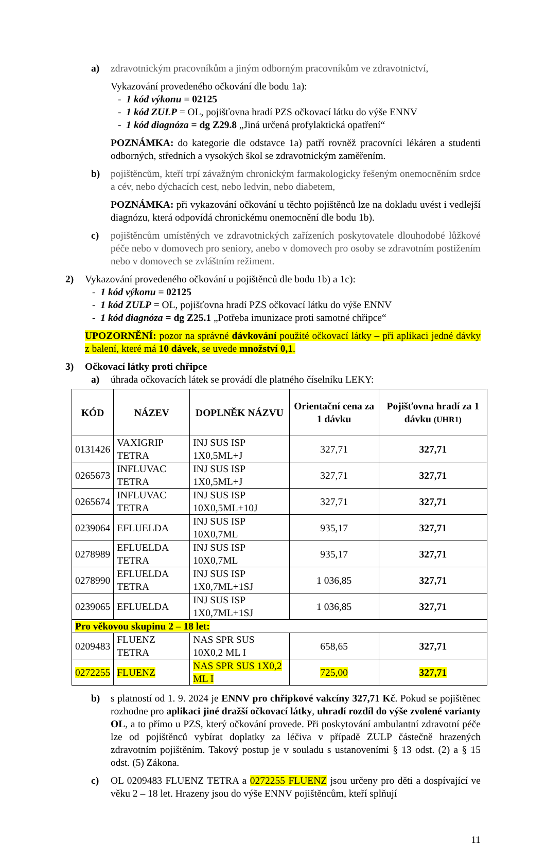a) zdravotnickým pracovníkům a jiným odborným pracovníkům ve zdravotnictví,
Vykazování provedeného očkování dle bodu 1a):
- 1 kód výkonu = 02125
- 1 kód ZULP = OL, pojišťovna hradí PZS očkovací látku do výše ENNV
- 1 kód diagnóza = dg Z29.8 „Jiná určená profylaktická opatření“
POZNÁMKA: do kategorie dle odstavce 1a) patří rovněž pracovníci lékáren a studenti odborných, středních a vysokých škol se zdravotnickým zaměřením.
b) pojištěncům, kteří trpí závažným chronickým farmakologicky řešeným onemocněním srdce a cév, nebo dýchacích cest, nebo ledvin, nebo diabetem,
POZNÁMKA: při vykazování očkování u těchto pojištěnců lze na dokladu uvést i vedlejší diagnózu, která odpovídá chronickému onemocnění dle bodu 1b).
c) pojištěncům umístěných ve zdravotnických zařízeních poskytovatele dlouhodobé lůžkové péče nebo v domovech pro seniory, anebo v domovech pro osoby se zdravotním postižením nebo v domovech se zvláštním režimem.
2) Vykazování provedeného očkování u pojištěnců dle bodu 1b) a 1c):
- 1 kód výkonu = 02125
- 1 kód ZULP = OL, pojišťovna hradí PZS očkovací látku do výše ENNV
- 1 kód diagnóza = dg Z25.1 „Potřeba imunizace proti samotné chřipce“
UPOZORNĚNÍ: pozor na správné dávkování použité očkovací látky – při aplikaci jedné dávky z balení, které má 10 dávek, se uvede množství 0,1.
3) Očkovací látky proti chřipce
a) úhrada očkovacích látek se provádí dle platného číselníku LEKY:
| KÓD | NÁZEV | DOPLNĚK NÁZVU | Orientační cena za 1 dávku | Pojišťovna hradí za 1 dávku (UHR1) |
| --- | --- | --- | --- | --- |
| 0131426 | VAXIGRIP TETRA | INJ SUS ISP 1X0,5ML+J | 327,71 | 327,71 |
| 0265673 | INFLUVAC TETRA | INJ SUS ISP 1X0,5ML+J | 327,71 | 327,71 |
| 0265674 | INFLUVAC TETRA | INJ SUS ISP 10X0,5ML+10J | 327,71 | 327,71 |
| 0239064 | EFLUELDA | INJ SUS ISP 10X0,7ML | 935,17 | 327,71 |
| 0278989 | EFLUELDA TETRA | INJ SUS ISP 10X0,7ML | 935,17 | 327,71 |
| 0278990 | EFLUELDA TETRA | INJ SUS ISP 1X0,7ML+1SJ | 1 036,85 | 327,71 |
| 0239065 | EFLUELDA | INJ SUS ISP 1X0,7ML+1SJ | 1 036,85 | 327,71 |
| Pro věkovou skupinu 2 – 18 let: | | | | |
| 0209483 | FLUENZ TETRA | NAS SPR SUS 10X0,2 ML I | 658,65 | 327,71 |
| 0272255 | FLUENZ | NAS SPR SUS 1X0,2 ML I | 725,00 | 327,71 |
b) s platností od 1. 9. 2024 je ENNV pro chřipkové vakcíny 327,71 Kč. Pokud se pojištěnec rozhodne pro aplikaci jiné dražší očkovací látky, uhradí rozdíl do výše zvolené varianty OL, a to přímo u PZS, který očkování provede. Při poskytování ambulantní zdravotní péče lze od pojištěnců vybírat doplatky za léčiva v případě ZULP částečně hrazených zdravotním pojištěním. Takový postup je v souladu s ustanoveními § 13 odst. (2) a § 15 odst. (5) Zákona.
c) OL 0209483 FLUENZ TETRA a 0272255 FLUENZ jsou určeny pro děti a dospívající ve věku 2 – 18 let. Hrazeny jsou do výše ENNV pojištěncům, kteří splňují
11